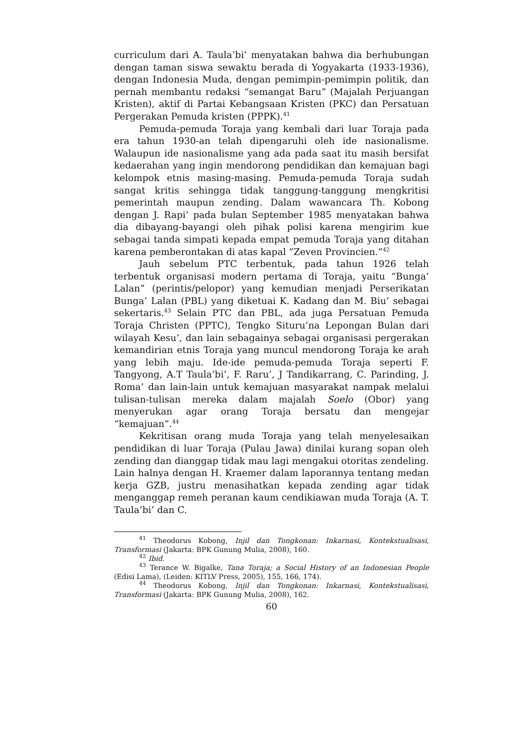curriculum dari A. Taula’bi’ menyatakan bahwa dia berhubungan dengan taman siswa sewaktu berada di Yogyakarta (1933-1936), dengan Indonesia Muda, dengan pemimpin-pemimpin politik, dan pernah membantu redaksi “semangat Baru” (Majalah Perjuangan Kristen), aktif di Partai Kebangsaan Kristen (PKC) dan Persatuan Pergerakan Pemuda kristen (PPPK).<sup>41</sup>
Pemuda-pemuda Toraja yang kembali dari luar Toraja pada era tahun 1930-an telah dipengaruhi oleh ide nasionalisme. Walaupun ide nasionalisme yang ada pada saat itu masih bersifat kedaerahan yang ingin mendorong pendidikan dan kemajuan bagi kelompok etnis masing-masing. Pemuda-pemuda Toraja sudah sangat kritis sehingga tidak tanggung-tanggung mengkritisi pemerintah maupun zending. Dalam wawancara Th. Kobong dengan J. Rapi’ pada bulan September 1985 menyatakan bahwa dia dibayang-bayangi oleh pihak polisi karena mengirim kue sebagai tanda simpati kepada empat pemuda Toraja yang ditahan karena pemberontakan di atas kapal ”Zeven Provincien.”<sup>42</sup>
Jauh sebelum PTC terbentuk, pada tahun 1926 telah terbentuk organisasi modern pertama di Toraja, yaitu “Bunga’ Lalan” (perintis/pelopor) yang kemudian menjadi Perserikatan Bunga’ Lalan (PBL) yang diketuai K. Kadang dan M. Biu’ sebagai sekertaris.<sup>43</sup> Selain PTC dan PBL, ada juga Persatuan Pemuda Toraja Christen (PPTC), Tengko Situru’na Lepongan Bulan dari wilayah Kesu’, dan lain sebagainya sebagai organisasi pergerakan kemandirian etnis Toraja yang muncul mendorong Toraja ke arah yang lebih maju. Ide-ide pemuda-pemuda Toraja seperti F. Tangyong, A.T Taula’bi’, F. Raru’, J Tandikarrang, C. Parinding, J. Roma’ dan lain-lain untuk kemajuan masyarakat nampak melalui tulisan-tulisan mereka dalam majalah Soelo (Obor) yang menyerukan agar orang Toraja bersatu dan mengejar “kemajuan”.<sup>44</sup>
Kekritisan orang muda Toraja yang telah menyelesaikan pendidikan di luar Toraja (Pulau Jawa) dinilai kurang sopan oleh zending dan dianggap tidak mau lagi mengakui otoritas zendeling. Lain halnya dengan H. Kraemer dalam laporannya tentang medan kerja GZB, justru menasihatkan kepada zending agar tidak menganggap remeh peranan kaum cendikiawan muda Toraja (A. T. Taula’bi’ dan C.
<sup>41</sup> Theodorus Kobong, Injil dan Tongkonan: Inkarnasi, Kontekstualisasi, Transformasi (Jakarta: BPK Gunung Mulia, 2008), 160.
<sup>42</sup> Ibid.
<sup>43</sup> Terance W. Bigalke, Tana Toraja; a Social History of an Indonesian People (Edisi Lama), (Leiden: KITLV Press, 2005), 155, 166, 174).
<sup>44</sup> Theodorus Kobong, Injil dan Tongkonan: Inkarnasi, Kontekstualisasi, Transformasi (Jakarta: BPK Gunung Mulia, 2008), 162.
60